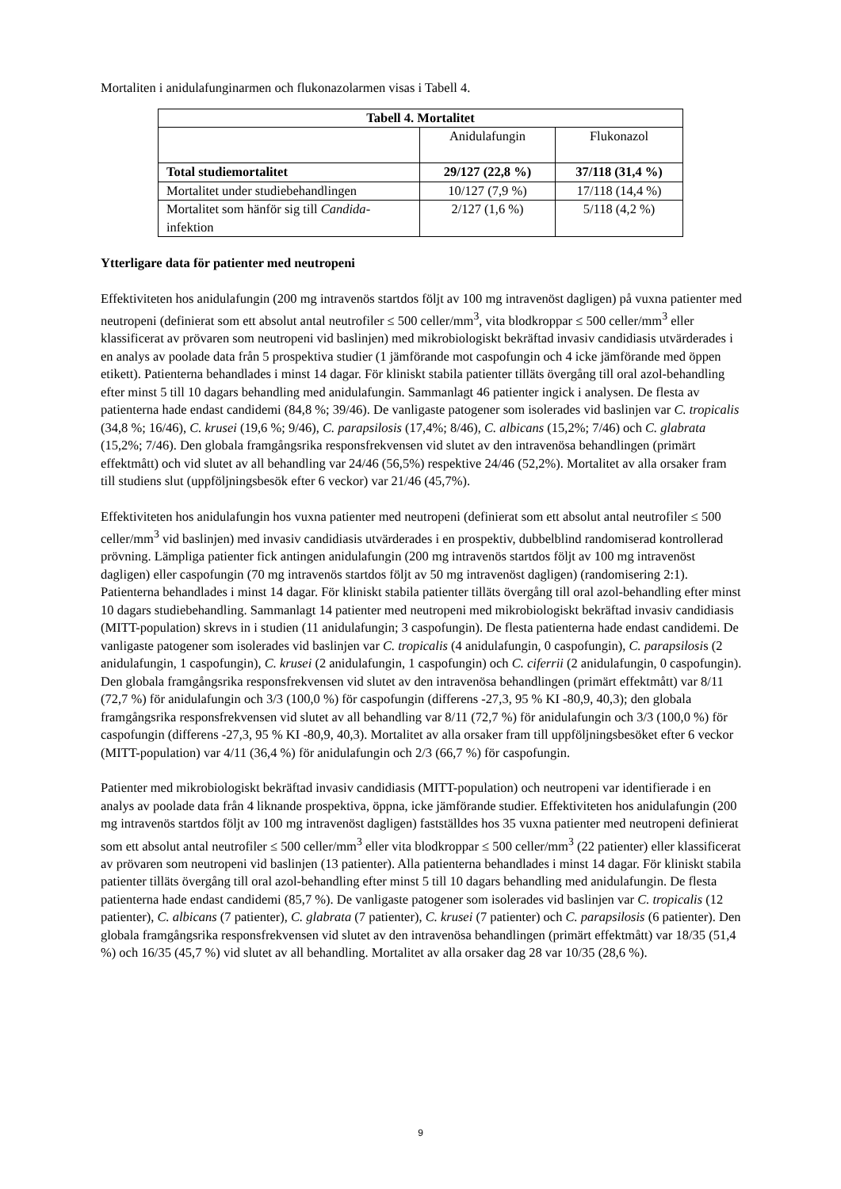Mortaliten i anidulafunginarmen och flukonazolarmen visas i Tabell 4.
| Tabell 4. Mortalitet | | |
| --- | --- | --- |
| | Anidulafungin | Flukonazol |
| Total studiemortalitet | 29/127 (22,8 %) | 37/118 (31,4 %) |
| Mortalitet under studiebehandlingen | 10/127 (7,9 %) | 17/118 (14,4 %) |
| Mortalitet som hänför sig till Candida -infektion | 2/127 (1,6 %) | 5/118 (4,2 %) |
Ytterligare data för patienter med neutropeni
Effektiviteten hos anidulafungin (200 mg intravenös startdos följt av 100 mg intravenöst dagligen) på vuxna patienter med neutropeni (definierat som ett absolut antal neutrofiler ≤ 500 celler/mm<sup>3</sup>, vita blodkroppar ≤ 500 celler/mm<sup>3</sup> eller klassificerat av prövaren som neutropeni vid baslinjen) med mikrobiologiskt bekräftad invasiv candidiasis utvärderades i en analys av poolade data från 5 prospektiva studier (1 jämförande mot caspofungin och 4 icke jämförande med öppen etikett). Patienterna behandlades i minst 14 dagar. För kliniskt stabila patienter tilläts övergång till oral azol-behandling efter minst 5 till 10 dagars behandling med anidulafungin. Sammanlagt 46 patienter ingick i analysen. De flesta av patienterna hade endast candidemi (84,8 %; 39/46). De vanligaste patogener som isolerades vid baslinjen var C. tropicalis (34,8 %; 16/46), C. krusei (19,6 %; 9/46), C. parapsilosis (17,4%; 8/46), C. albicans (15,2%; 7/46) och C. glabrata (15,2%; 7/46). Den globala framgångsrika responsfrekvensen vid slutet av den intravenösa behandlingen (primärt effektmått) och vid slutet av all behandling var 24/46 (56,5%) respektive 24/46 (52,2%). Mortalitet av alla orsaker fram till studiens slut (uppföljningsbesök efter 6 veckor) var 21/46 (45,7%).
Effektiviteten hos anidulafungin hos vuxna patienter med neutropeni (definierat som ett absolut antal neutrofiler ≤ 500 celler/mm<sup>3</sup> vid baslinjen) med invasiv candidiasis utvärderades i en prospektiv, dubbelblind randomiserad kontrollerad prövning. Lämpliga patienter fick antingen anidulafungin (200 mg intravenös startdos följt av 100 mg intravenöst dagligen) eller caspofungin (70 mg intravenös startdos följt av 50 mg intravenöst dagligen) (randomisering 2:1). Patienterna behandlades i minst 14 dagar. För kliniskt stabila patienter tilläts övergång till oral azol-behandling efter minst 10 dagars studiebehandling. Sammanlagt 14 patienter med neutropeni med mikrobiologiskt bekräftad invasiv candidiasis (MITT-population) skrevs in i studien (11 anidulafungin; 3 caspofungin). De flesta patienterna hade endast candidemi. De vanligaste patogener som isolerades vid baslinjen var C. tropicalis (4 anidulafungin, 0 caspofungin), C. parapsilosis (2 anidulafungin, 1 caspofungin), C. krusei (2 anidulafungin, 1 caspofungin) och C. ciferrii (2 anidulafungin, 0 caspofungin). Den globala framgångsrika responsfrekvensen vid slutet av den intravenösa behandlingen (primärt effektmått) var 8/11 (72,7 %) för anidulafungin och 3/3 (100,0 %) för caspofungin (differens -27,3, 95 % KI -80,9, 40,3); den globala framgångsrika responsfrekvensen vid slutet av all behandling var 8/11 (72,7 %) för anidulafungin och 3/3 (100,0 %) för caspofungin (differens -27,3, 95 % KI -80,9, 40,3). Mortalitet av alla orsaker fram till uppföljningsbesöket efter 6 veckor (MITT-population) var 4/11 (36,4 %) för anidulafungin och 2/3 (66,7 %) för caspofungin.
Patienter med mikrobiologiskt bekräftad invasiv candidiasis (MITT-population) och neutropeni var identifierade i en analys av poolade data från 4 liknande prospektiva, öppna, icke jämförande studier. Effektiviteten hos anidulafungin (200 mg intravenös startdos följt av 100 mg intravenöst dagligen) fastställdes hos 35 vuxna patienter med neutropeni definierat som ett absolut antal neutrofiler ≤ 500 celler/mm<sup>3</sup> eller vita blodkroppar ≤ 500 celler/mm<sup>3</sup> (22 patienter) eller klassificerat av prövaren som neutropeni vid baslinjen (13 patienter). Alla patienterna behandlades i minst 14 dagar. För kliniskt stabila patienter tilläts övergång till oral azol-behandling efter minst 5 till 10 dagars behandling med anidulafungin. De flesta patienterna hade endast candidemi (85,7 %). De vanligaste patogener som isolerades vid baslinjen var C. tropicalis (12 patienter), C. albicans (7 patienter), C. glabrata (7 patienter), C. krusei (7 patienter) och C. parapsilosis (6 patienter). Den globala framgångsrika responsfrekvensen vid slutet av den intravenösa behandlingen (primärt effektmått) var 18/35 (51,4 %) och 16/35 (45,7 %) vid slutet av all behandling. Mortalitet av alla orsaker dag 28 var 10/35 (28,6 %).
9